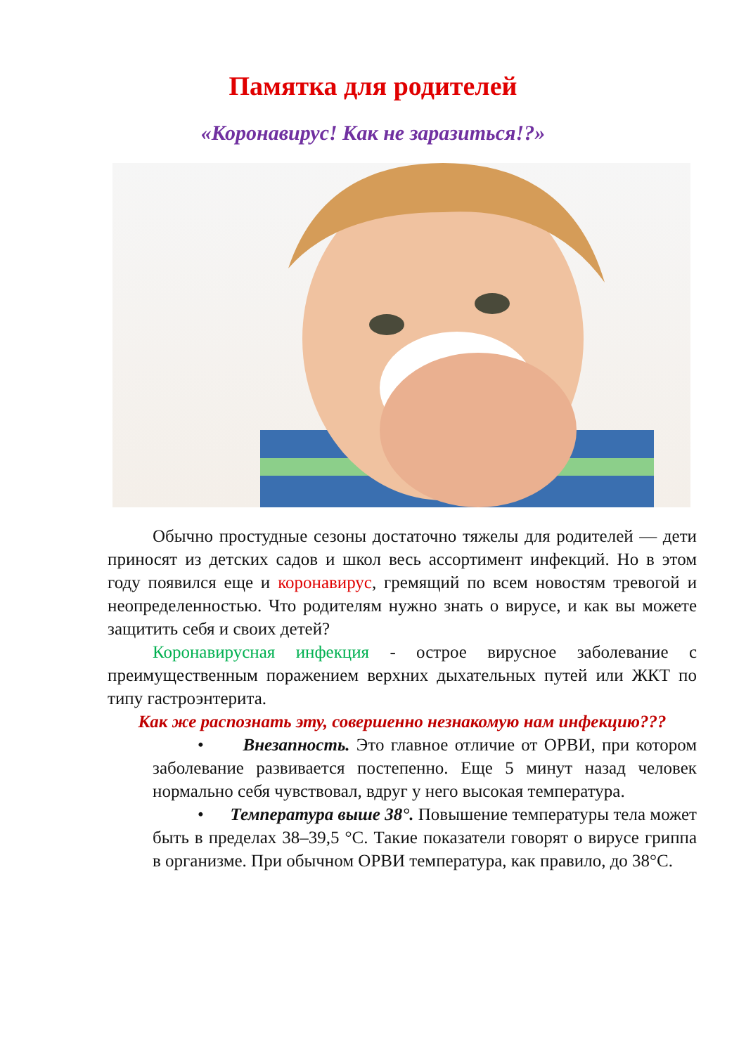Памятка для родителей
«Коронавирус! Как не заразиться!?»
Обычно простудные сезоны достаточно тяжелы для родителей — дети приносят из детских садов и школ весь ассортимент инфекций. Но в этом году появился еще и коронавирус, гремящий по всем новостям тревогой и неопределенностью. Что родителям нужно знать о вирусе, и как вы можете защитить себя и своих детей?
Коронавирусная инфекция - острое вирусное заболевание с преимущественным поражением верхних дыхательных путей или ЖКТ по типу гастроэнтерита.
Как же распознать эту, совершенно незнакомую нам инфекцию???
• Внезапность. Это главное отличие от ОРВИ, при котором заболевание развивается постепенно. Еще 5 минут назад человек нормально себя чувствовал, вдруг у него высокая температура.
• Температура выше 38°. Повышение температуры тела может быть в пределах 38–39,5 °С. Такие показатели говорят о вирусе гриппа в организме. При обычном ОРВИ температура, как правило, до 38°С.